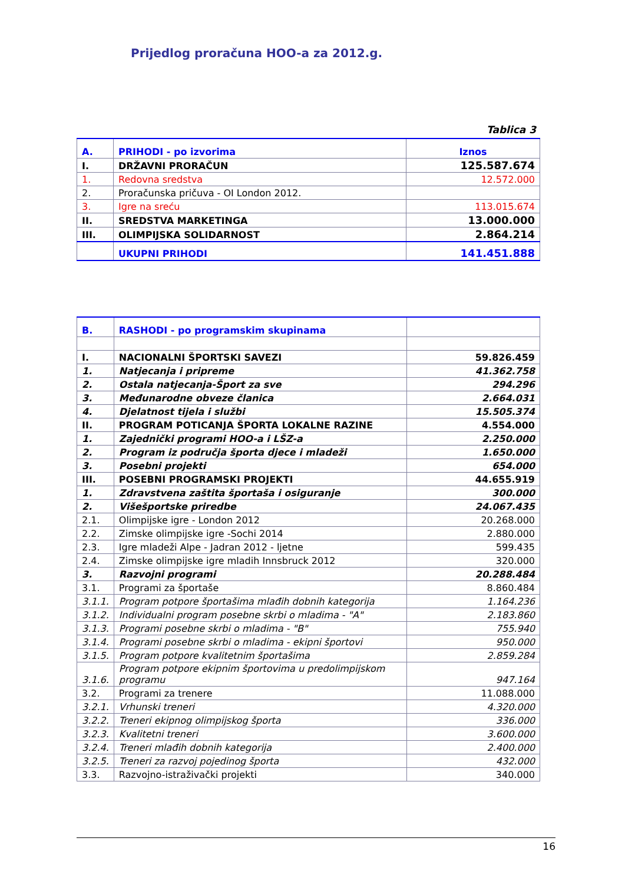Prijedlog proračuna HOO-a za 2012.g.
Tablica 3
| A. | PRIHODI - po izvorima | Iznos |
| I. | DRŽAVNI PRORAČUN | 125.587.674 |
| 1. | Redovna sredstva | 12.572.000 |
| 2. | Proračunska pričuva - OI London 2012. | |
| 3. | Igre na sreću | 113.015.674 |
| II. | SREDSTVA MARKETINGA | 13.000.000 |
| III. | OLIMPIJSKA SOLIDARNOST | 2.864.214 |
| | UKUPNI PRIHODI | 141.451.888 |
| B. | RASHODI - po programskim skupinama | |
| I. | NACIONALNI ŠPORTSKI SAVEZI | 59.826.459 |
| 1. | Natjecanja i pripreme | 41.362.758 |
| 2. | Ostala natjecanja-Šport za sve | 294.296 |
| 3. | Međunarodne obveze članica | 2.664.031 |
| 4. | Djelatnost tijela i službi | 15.505.374 |
| II. | PROGRAM POTICANJA ŠPORTA LOKALNE RAZINE | 4.554.000 |
| 1. | Zajednički programi HOO-a i LŠZ-a | 2.250.000 |
| 2. | Program iz područja športa djece i mladeži | 1.650.000 |
| 3. | Posebni projekti | 654.000 |
| III. | POSEBNI PROGRAMSKI PROJEKTI | 44.655.919 |
| 1. | Zdravstvena zaštita športaša i osiguranje | 300.000 |
| 2. | Višešportske priredbe | 24.067.435 |
| 2.1. | Olimpijske igre - London 2012 | 20.268.000 |
| 2.2. | Zimske olimpijske igre -Sochi 2014 | 2.880.000 |
| 2.3. | Igre mladeži Alpe - Jadran 2012 - ljetne | 599.435 |
| 2.4. | Zimske olimpijske igre mladih Innsbruck 2012 | 320.000 |
| 3. | Razvojni programi | 20.288.484 |
| 3.1. | Programi za športaše | 8.860.484 |
| 3.1.1. | Program potpore športašima mlađih dobnih kategorija | 1.164.236 |
| 3.1.2. | Individualni program posebne skrbi o mladima - "A" | 2.183.860 |
| 3.1.3. | Programi posebne skrbi o mladima - "B" | 755.940 |
| 3.1.4. | Programi posebne skrbi o mladima - ekipni športovi | 950.000 |
| 3.1.5. | Program potpore kvalitetnim športašima | 2.859.284 |
| 3.1.6. | Program potpore ekipnim športovima u predolimpijskom programu | 947.164 |
| 3.2. | Programi za trenere | 11.088.000 |
| 3.2.1. | Vrhunski treneri | 4.320.000 |
| 3.2.2. | Treneri ekipnog olimpijskog športa | 336.000 |
| 3.2.3. | Kvalitetni treneri | 3.600.000 |
| 3.2.4. | Treneri mlađih dobnih kategorija | 2.400.000 |
| 3.2.5. | Treneri za razvoj pojedinog športa | 432.000 |
| 3.3. | Razvojno-istraživački projekti | 340.000 |
16